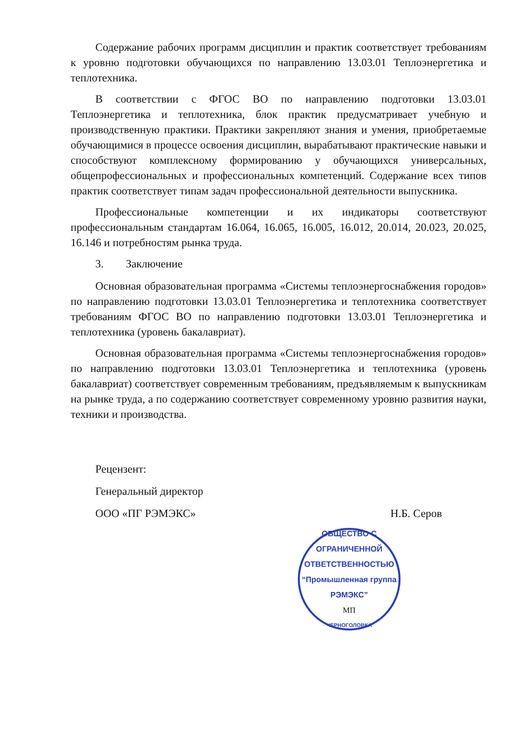Содержание рабочих программ дисциплин и практик соответствует требованиям к уровню подготовки обучающихся по направлению 13.03.01 Теплоэнергетика и теплотехника.
В соответствии с ФГОС ВО по направлению подготовки 13.03.01 Теплоэнергетика и теплотехника, блок практик предусматривает учебную и производственную практики. Практики закрепляют знания и умения, приобретаемые обучающимися в процессе освоения дисциплин, вырабатывают практические навыки и способствуют комплексному формированию у обучающихся универсальных, общепрофессиональных и профессиональных компетенций. Содержание всех типов практик соответствует типам задач профессиональной деятельности выпускника.
Профессиональные компетенции и их индикаторы соответствуют профессиональным стандартам 16.064, 16.065, 16.005, 16.012, 20.014, 20.023, 20.025, 16.146 и потребностям рынка труда.
3. Заключение
Основная образовательная программа «Системы теплоэнергоснабжения городов» по направлению подготовки 13.03.01 Теплоэнергетика и теплотехника соответствует требованиям ФГОС ВО по направлению подготовки 13.03.01 Теплоэнергетика и теплотехника (уровень бакалавриат).
Основная образовательная программа «Системы теплоэнергоснабжения городов» по направлению подготовки 13.03.01 Теплоэнергетика и теплотехника (уровень бакалавриат) соответствует современным требованиям, предъявляемым к выпускникам на рынке труда, а по содержанию соответствует современному уровню развития науки, техники и производства.
Рецензент:
Генеральный директор
ООО «ПГ РЭМЭКС» Н.Б. Серов
ОБЩЕСТВО С ОГРАНИЧЕННОЙ ОТВЕТСТВЕННОСТЬЮ
“Промышленная группа
РЭМЭКС”
МП
ЧЕРНОГОЛОВКА